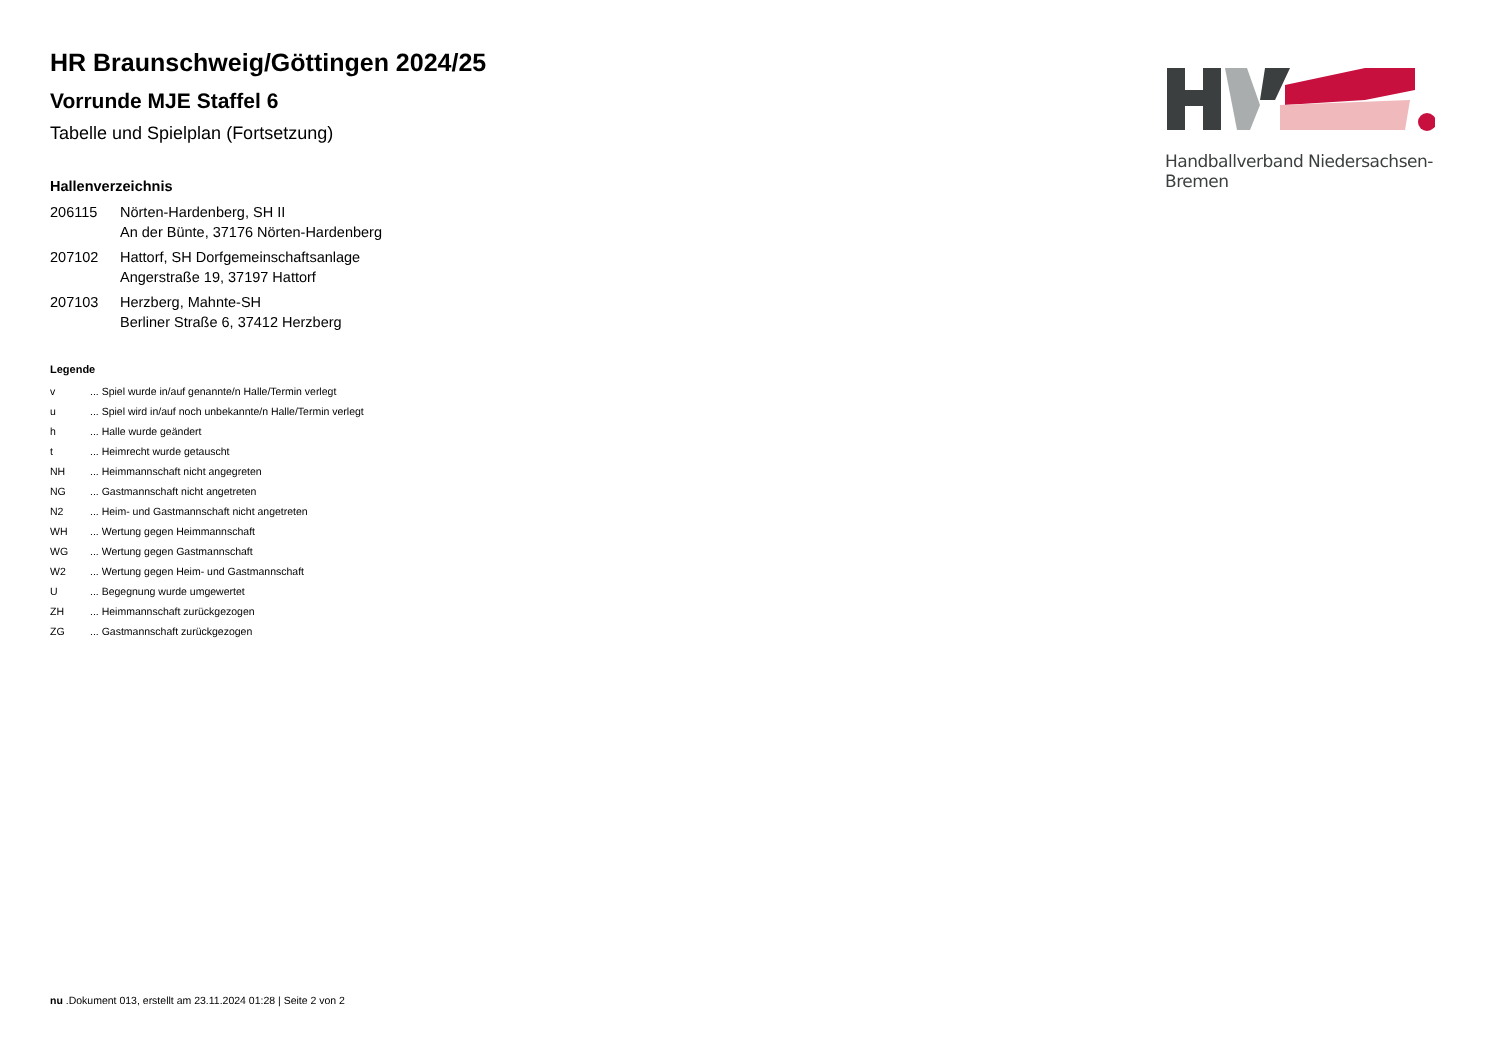Handballverband Niedersachsen-Bremen
HR Braunschweig/Göttingen 2024/25
Vorrunde MJE Staffel 6
Tabelle und Spielplan (Fortsetzung)
Hallenverzeichnis
| 206115 | Nörten-Hardenberg, SH II An der Bünte, 37176 Nörten-Hardenberg |
| 207102 | Hattorf, SH Dorfgemeinschaftsanlage Angerstraße 19, 37197 Hattorf |
| 207103 | Herzberg, Mahnte-SH Berliner Straße 6, 37412 Herzberg |
Legende
| v | ... Spiel wurde in/auf genannte/n Halle/Termin verlegt |
| u | ... Spiel wird in/auf noch unbekannte/n Halle/Termin verlegt |
| h | ... Halle wurde geändert |
| t | ... Heimrecht wurde getauscht |
| NH | ... Heimmannschaft nicht angegreten |
| NG | ... Gastmannschaft nicht angetreten |
| N2 | ... Heim- und Gastmannschaft nicht angetreten |
| WH | ... Wertung gegen Heimmannschaft |
| WG | ... Wertung gegen Gastmannschaft |
| W2 | ... Wertung gegen Heim- und Gastmannschaft |
| U | ... Begegnung wurde umgewertet |
| ZH | ... Heimmannschaft zurückgezogen |
| ZG | ... Gastmannschaft zurückgezogen |
nu .Dokument 013, erstellt am 23.11.2024 01:28 | Seite 2 von 2